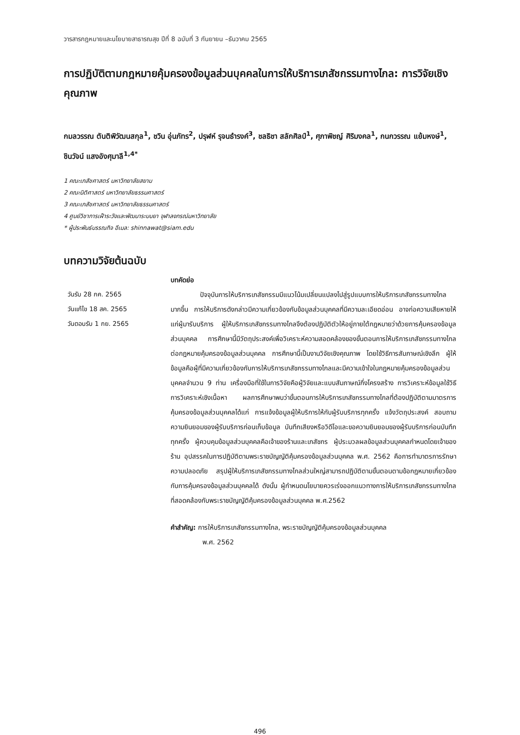วารสารกฎหมายและนโยบายสาธารณสุข ปีที่ 8 ฉบับที่ 3 กันยายน –ธันวาคม 2565
การปฏิบัติตามกฎหมายคุ้มครองข้อมูลส่วนบุคคลในการให้บริการเภสัชกรรมทางไกล: การวิจัยเชิงคุณภาพ
กมลวรรณ ตันติพิวัฒนสกุล<sup>1</sup>, ชวิน อุ่นภัทร<sup>2</sup>, ปรุฬห์ รุจนธำรงค์<sup>3</sup>, ชลธิชา สลักศิลป์<sup>1</sup>, ศุภาพิชญ์ ศิริมงคล<sup>1</sup>, กนกวรรณ แย้มหงษ์<sup>1</sup>, ชินวัจน์ แสงอังศุมาลี<sup>1,4*</sup>
1 คณะเภสัชศาสตร์ มหาวิทยาลัยสยาม
2 คณะนิติศาสตร์ มหาวิทยาลัยธรรมศาสตร์
3 คณะเภสัชศาสตร์ มหาวิทยาลัยธรรมศาสตร์
4 ศูนย์วิชาการเฝ้าระวังและพัฒนาระบบยา จุฬาลงกรณ์มหาวิทยาลัย
* ผู้ประพันธ์บรรณกิจ อีเมล: shinnawat@siam.edu
บทความวิจัยต้นฉบับ
วันรับ 28 กค. 2565
วันแก้ไข 18 สค. 2565
วันตอบรับ 1 กย. 2565
บทคัดย่อ
ปัจจุบันการให้บริการเภสัชกรรมมีแนวโน้มเปลี่ยนแปลงไปสู่รูปแบบการให้บริการเภสัชกรรมทางไกลมากขึ้น การให้บริการดังกล่าวมีความเกี่ยวข้องกับข้อมูลส่วนบุคคลที่มีความละเอียดอ่อน อาจก่อความเสียหายให้แก่ผู้มารับบริการ ผู้ให้บริการเภสัชกรรมทางไกลจึงต้องปฏิบัติตัวให้อยู่ภายใต้กฎหมายว่าด้วยการคุ้มครองข้อมูลส่วนบุคคล การศึกษานี้มีวัตถุประสงค์เพื่อวิเคราะห์ความสอดคล้องของขั้นตอนการให้บริการเภสัชกรรมทางไกลต่อกฎหมายคุ้มครองข้อมูลส่วนบุคคล การศึกษานี้เป็นงานวิจัยเชิงคุณภาพ โดยใช้วิธีการสัมภาษณ์เชิงลึก ผู้ให้ข้อมูลคือผู้ที่มีความเกี่ยวข้องกับการให้บริการเภสัชกรรมทางไกลและมีความเข้าใจในกฎหมายคุ้มครองข้อมูลส่วนบุคคลจำนวน 9 ท่าน เครื่องมือที่ใช้ในการวิจัยคือผู้วิจัยและแบบสัมภาษณ์กึ่งโครงสร้าง การวิเคราะห์ข้อมูลใช้วิธีการวิเคราะห์เชิงเนื้อหา ผลการศึกษาพบว่าขั้นตอนการให้บริการเภสัชกรรมทางไกลที่ต้องปฏิบัติตามมาตรการคุ้มครองข้อมูลส่วนบุคคลได้แก่ การแจ้งข้อมูลผู้ให้บริการให้กับผู้รับบริการทุกครั้ง แจ้งวัตถุประสงค์ สอบถามความยินยอมของผู้รับบริการก่อนเก็บข้อมูล บันทึกเสียงหรือวิดีโอและขอความยินยอมของผู้รับบริการก่อนบันทึกทุกครั้ง ผู้ควบคุมข้อมูลส่วนบุคคลคือเจ้าของร้านและเภสัชกร ผู้ประมวลผลข้อมูลส่วนบุคคลกำหนดโดยเจ้าของร้าน อุปสรรคในการปฏิบัติตามพระราชบัญญัติคุ้มครองข้อมูลส่วนบุคคล พ.ศ. 2562 คือการทำมาตรการรักษาความปลอดภัย สรุปผู้ให้บริการเภสัชกรรมทางไกลส่วนใหญ่สามารถปฏิบัติตามขั้นตอนตามข้อกฎหมายเกี่ยวข้องกับการคุ้มครองข้อมูลส่วนบุคคลได้ ดังนั้น ผู้กำหนดนโยบายควรเร่งออกแนวทางการให้บริการเภสัชกรรมทางไกลที่สอดคล้องกับพระราชบัญญัติคุ้มครองข้อมูลส่วนบุคคล พ.ศ.2562
คำสำคัญ: การให้บริการเภสัชกรรมทางไกล, พระราชบัญญัติคุ้มครองข้อมูลส่วนบุคคล
พ.ศ. 2562
496